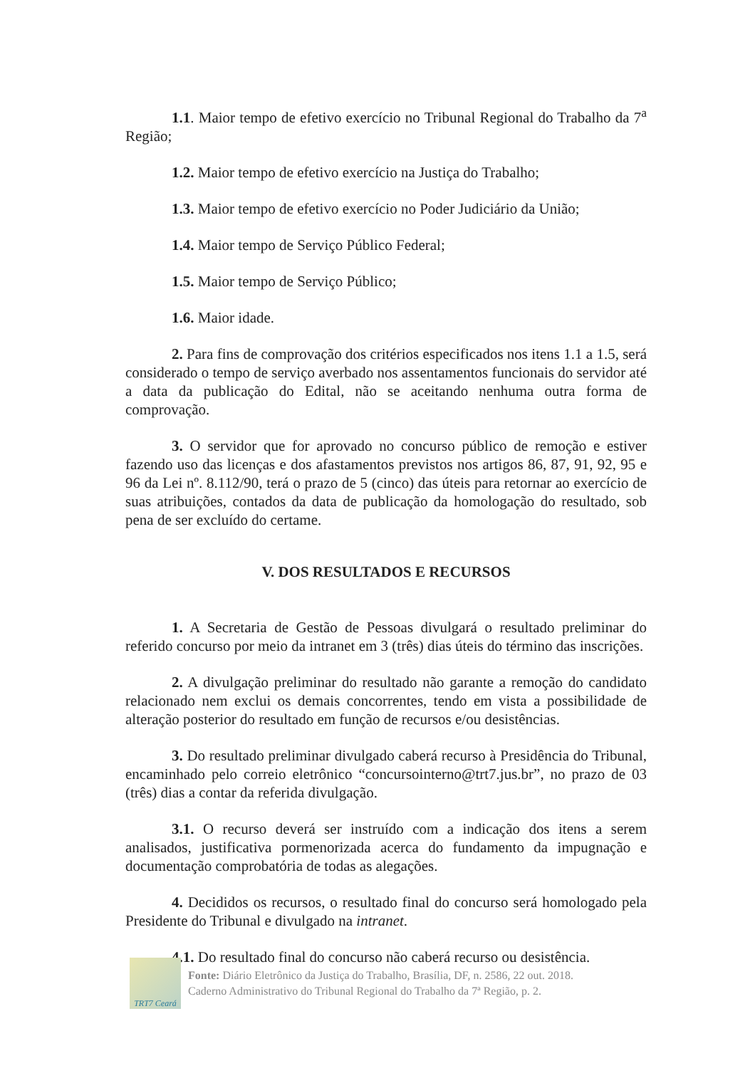1.1. Maior tempo de efetivo exercício no Tribunal Regional do Trabalho da 7<sup>a</sup> Região;
1.2. Maior tempo de efetivo exercício na Justiça do Trabalho;
1.3. Maior tempo de efetivo exercício no Poder Judiciário da União;
1.4. Maior tempo de Serviço Público Federal;
1.5. Maior tempo de Serviço Público;
1.6. Maior idade.
2. Para fins de comprovação dos critérios especificados nos itens 1.1 a 1.5, será considerado o tempo de serviço averbado nos assentamentos funcionais do servidor até a data da publicação do Edital, não se aceitando nenhuma outra forma de comprovação.
3. O servidor que for aprovado no concurso público de remoção e estiver fazendo uso das licenças e dos afastamentos previstos nos artigos 86, 87, 91, 92, 95 e 96 da Lei nº. 8.112/90, terá o prazo de 5 (cinco) das úteis para retornar ao exercício de suas atribuições, contados da data de publicação da homologação do resultado, sob pena de ser excluído do certame.
V. DOS RESULTADOS E RECURSOS
1. A Secretaria de Gestão de Pessoas divulgará o resultado preliminar do referido concurso por meio da intranet em 3 (três) dias úteis do término das inscrições.
2. A divulgação preliminar do resultado não garante a remoção do candidato relacionado nem exclui os demais concorrentes, tendo em vista a possibilidade de alteração posterior do resultado em função de recursos e/ou desistências.
3. Do resultado preliminar divulgado caberá recurso à Presidência do Tribunal, encaminhado pelo correio eletrônico “concursointerno@trt7.jus.br”, no prazo de 03 (três) dias a contar da referida divulgação.
3.1. O recurso deverá ser instruído com a indicação dos itens a serem analisados, justificativa pormenorizada acerca do fundamento da impugnação e documentação comprobatória de todas as alegações.
4. Decididos os recursos, o resultado final do concurso será homologado pela Presidente do Tribunal e divulgado na intranet.
4.1. Do resultado final do concurso não caberá recurso ou desistência.
TRT7 Ceará
Fonte: Diário Eletrônico da Justiça do Trabalho, Brasília, DF, n. 2586, 22 out. 2018.
Caderno Administrativo do Tribunal Regional do Trabalho da 7ª Região, p. 2.